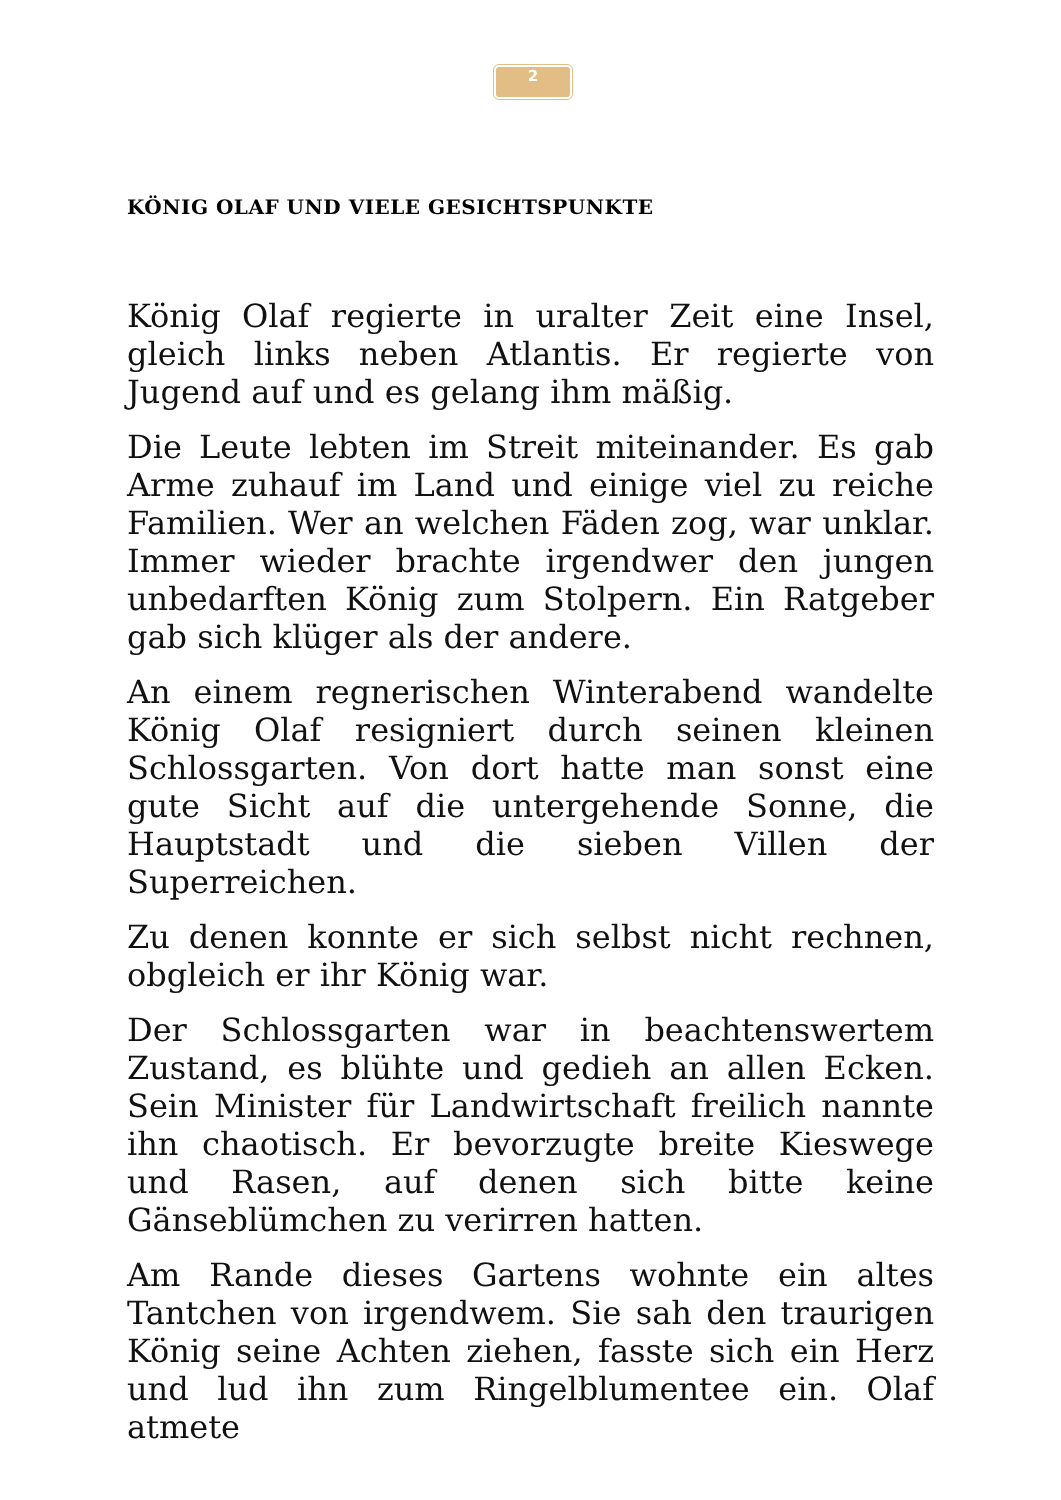2
KÖNIG OLAF UND VIELE GESICHTSPUNKTE
König Olaf regierte in uralter Zeit eine Insel, gleich links neben Atlantis. Er regierte von Jugend auf und es gelang ihm mäßig.
Die Leute lebten im Streit miteinander. Es gab Arme zuhauf im Land und einige viel zu reiche Familien. Wer an welchen Fäden zog, war unklar. Immer wieder brachte irgendwer den jungen unbedarften König zum Stolpern. Ein Ratgeber gab sich klüger als der andere.
An einem regnerischen Winterabend wandelte König Olaf resigniert durch seinen kleinen Schlossgarten. Von dort hatte man sonst eine gute Sicht auf die untergehende Sonne, die Hauptstadt und die sieben Villen der Superreichen.
Zu denen konnte er sich selbst nicht rechnen, obgleich er ihr König war.
Der Schlossgarten war in beachtenswertem Zustand, es blühte und gedieh an allen Ecken. Sein Minister für Landwirtschaft freilich nannte ihn chaotisch. Er bevorzugte breite Kieswege und Rasen, auf denen sich bitte keine Gänseblümchen zu verirren hatten.
Am Rande dieses Gartens wohnte ein altes Tantchen von irgendwem. Sie sah den traurigen König seine Achten ziehen, fasste sich ein Herz und lud ihn zum Ringelblumentee ein. Olaf atmete